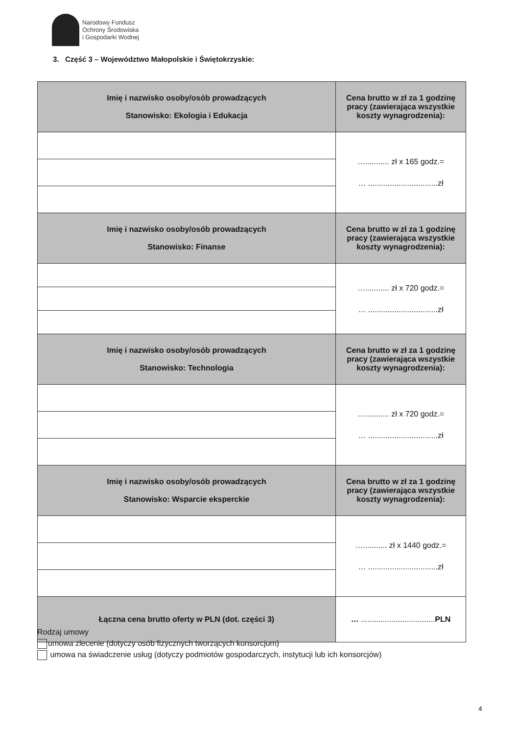Narodowy Fundusz
Ochrony Środowiska
i Gospodarki Wodnej
3. Część 3 – Województwo Małopolskie i Świętokrzyskie:
| Imię i nazwisko osoby/osób prowadzących Stanowisko: Ekologia i Edukacja | Cena brutto w zł za 1 godzinę pracy (zawierająca wszystkie koszty wynagrodzenia): |
| --- | --- |
| | …........... zł x 165 godz.= … ................................zł |
| Imię i nazwisko osoby/osób prowadzących Stanowisko: Finanse | Cena brutto w zł za 1 godzinę pracy (zawierająca wszystkie koszty wynagrodzenia): |
| | …........... zł x 720 godz.= … ................................zł |
| Imię i nazwisko osoby/osób prowadzących Stanowisko: Technologia | Cena brutto w zł za 1 godzinę pracy (zawierająca wszystkie koszty wynagrodzenia): |
| | …........... zł x 720 godz.= … ................................zł |
| Imię i nazwisko osoby/osób prowadzących Stanowisko: Wsparcie eksperckie | Cena brutto w zł za 1 godzinę pracy (zawierająca wszystkie koszty wynagrodzenia): |
| | …........... zł x 1440 godz.= … ................................zł |
| Łączna cena brutto oferty w PLN (dot. części 3) | … .................................. PLN |
Rodzaj umowy
umowa zlecenie (dotyczy osób fizycznych tworzących konsorcjum)
umowa na świadczenie usług (dotyczy podmiotów gospodarczych, instytucji lub ich konsorcjów)
4